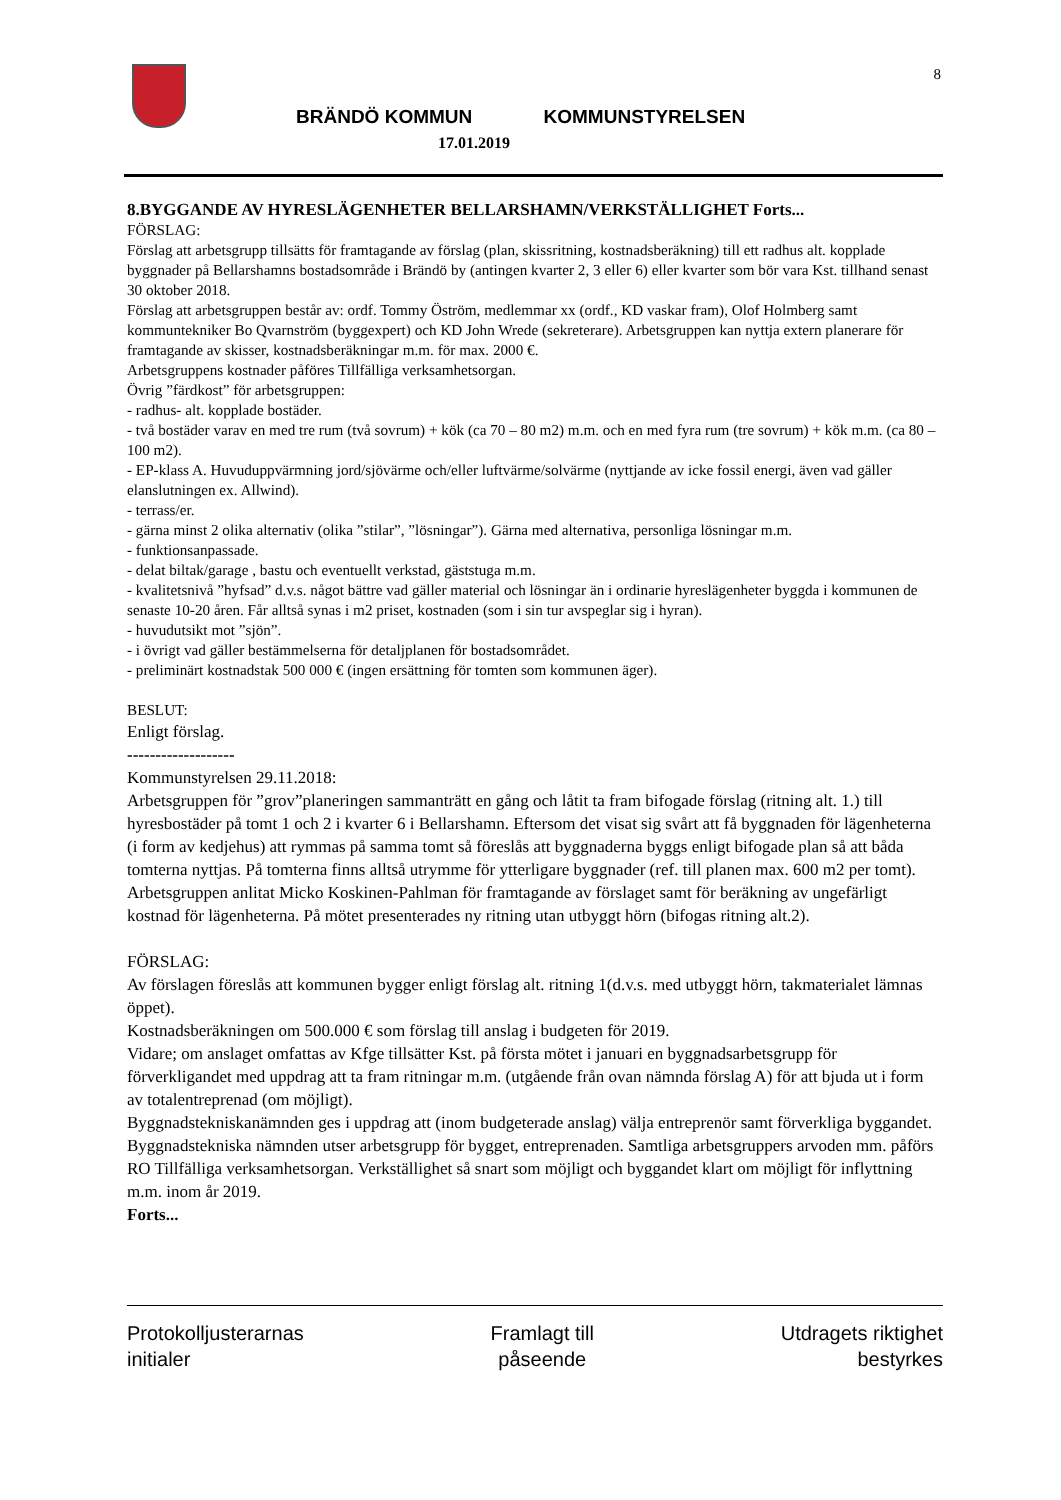8
BRÄNDÖ KOMMUN KOMMUNSTYRELSEN
17.01.2019
8.BYGGANDE AV HYRESLÄGENHETER BELLARSHAMN/VERKSTÄLLIGHET Forts...
FÖRSLAG:
Förslag att arbetsgrupp tillsätts för framtagande av förslag (plan, skissritning, kostnadsberäkning) till ett radhus alt. kopplade byggnader på Bellarshamns bostadsområde i Brändö by (antingen kvarter 2, 3 eller 6) eller kvarter som bör vara Kst. tillhand senast 30 oktober 2018.
Förslag att arbetsgruppen består av: ordf. Tommy Öström, medlemmar xx (ordf., KD vaskar fram), Olof Holmberg samt kommuntekniker Bo Qvarnström (byggexpert) och KD John Wrede (sekreterare). Arbetsgruppen kan nyttja extern planerare för framtagande av skisser, kostnadsberäkningar m.m. för max. 2000 €.
Arbetsgruppens kostnader påföres Tillfälliga verksamhetsorgan.
Övrig ”färdkost” för arbetsgruppen:
- radhus- alt. kopplade bostäder.
- två bostäder varav en med tre rum (två sovrum) + kök (ca 70 – 80 m2) m.m. och en med fyra rum (tre sovrum) + kök m.m. (ca 80 – 100 m2).
- EP-klass A. Huvuduppvärmning jord/sjövärme och/eller luftvärme/solvärme (nyttjande av icke fossil energi, även vad gäller elanslutningen ex. Allwind).
- terrass/er.
- gärna minst 2 olika alternativ (olika ”stilar”, ”lösningar”). Gärna med alternativa, personliga lösningar m.m.
- funktionsanpassade.
- delat biltak/garage , bastu och eventuellt verkstad, gäststuga m.m.
- kvalitetsnivå ”hyfsad” d.v.s. något bättre vad gäller material och lösningar än i ordinarie hyreslägenheter byggda i kommunen de senaste 10-20 åren. Får alltså synas i m2 priset, kostnaden (som i sin tur avspeglar sig i hyran).
- huvudutsikt mot ”sjön”.
- i övrigt vad gäller bestämmelserna för detaljplanen för bostadsområdet.
- preliminärt kostnadstak 500 000 € (ingen ersättning för tomten som kommunen äger).
BESLUT:
Enligt förslag.
-------------------
Kommunstyrelsen 29.11.2018:
Arbetsgruppen för ”grov”planeringen sammanträtt en gång och låtit ta fram bifogade förslag (ritning alt. 1.) till hyresbostäder på tomt 1 och 2 i kvarter 6 i Bellarshamn. Eftersom det visat sig svårt att få byggnaden för lägenheterna (i form av kedjehus) att rymmas på samma tomt så föreslås att byggnaderna byggs enligt bifogade plan så att båda tomterna nyttjas. På tomterna finns alltså utrymme för ytterligare byggnader (ref. till planen max. 600 m2 per tomt).
Arbetsgruppen anlitat Micko Koskinen-Pahlman för framtagande av förslaget samt för beräkning av ungefärligt kostnad för lägenheterna. På mötet presenterades ny ritning utan utbyggt hörn (bifogas ritning alt.2).
FÖRSLAG:
Av förslagen föreslås att kommunen bygger enligt förslag alt. ritning 1(d.v.s. med utbyggt hörn, takmaterialet lämnas öppet).
Kostnadsberäkningen om 500.000 € som förslag till anslag i budgeten för 2019.
Vidare; om anslaget omfattas av Kfge tillsätter Kst. på första mötet i januari en byggnadsarbetsgrupp för förverkligandet med uppdrag att ta fram ritningar m.m. (utgående från ovan nämnda förslag A) för att bjuda ut i form av totalentreprenad (om möjligt).
Byggnadstekniskanämnden ges i uppdrag att (inom budgeterade anslag) välja entreprenör samt förverkliga byggandet. Byggnadstekniska nämnden utser arbetsgrupp för bygget, entreprenaden. Samtliga arbetsgruppers arvoden mm. påförs RO Tillfälliga verksamhetsorgan. Verkställighet så snart som möjligt och byggandet klart om möjligt för inflyttning m.m. inom år 2019.
Forts...
Protokolljusterarnas
initialer
Framlagt till
påseende
Utdragets riktighet
bestyrkes